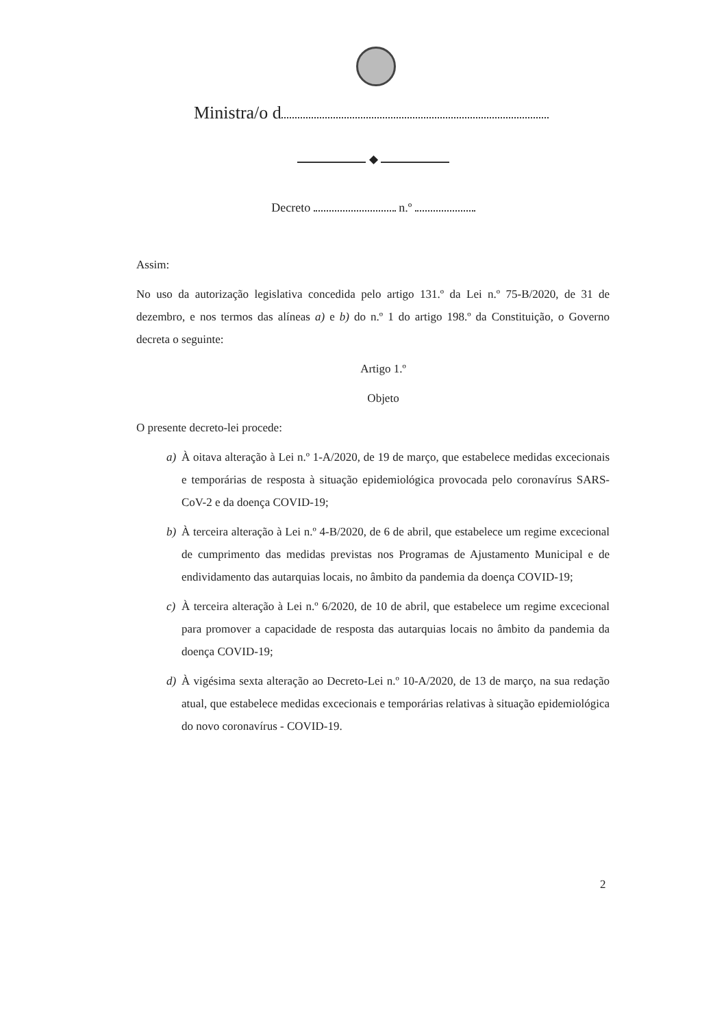Ministra/o d
◆
Decreto n.º
Assim:
No uso da autorização legislativa concedida pelo artigo 131.º da Lei n.º 75-B/2020, de 31 de dezembro, e nos termos das alíneas a) e b) do n.º 1 do artigo 198.º da Constituição, o Governo decreta o seguinte:
Artigo 1.º
Objeto
O presente decreto-lei procede:
a) À oitava alteração à Lei n.º 1-A/2020, de 19 de março, que estabelece medidas excecionais e temporárias de resposta à situação epidemiológica provocada pelo coronavírus SARS-CoV-2 e da doença COVID-19;
b) À terceira alteração à Lei n.º 4-B/2020, de 6 de abril, que estabelece um regime excecional de cumprimento das medidas previstas nos Programas de Ajustamento Municipal e de endividamento das autarquias locais, no âmbito da pandemia da doença COVID-19;
c) À terceira alteração à Lei n.º 6/2020, de 10 de abril, que estabelece um regime excecional para promover a capacidade de resposta das autarquias locais no âmbito da pandemia da doença COVID-19;
d) À vigésima sexta alteração ao Decreto-Lei n.º 10-A/2020, de 13 de março, na sua redação atual, que estabelece medidas excecionais e temporárias relativas à situação epidemiológica do novo coronavírus - COVID-19.
2